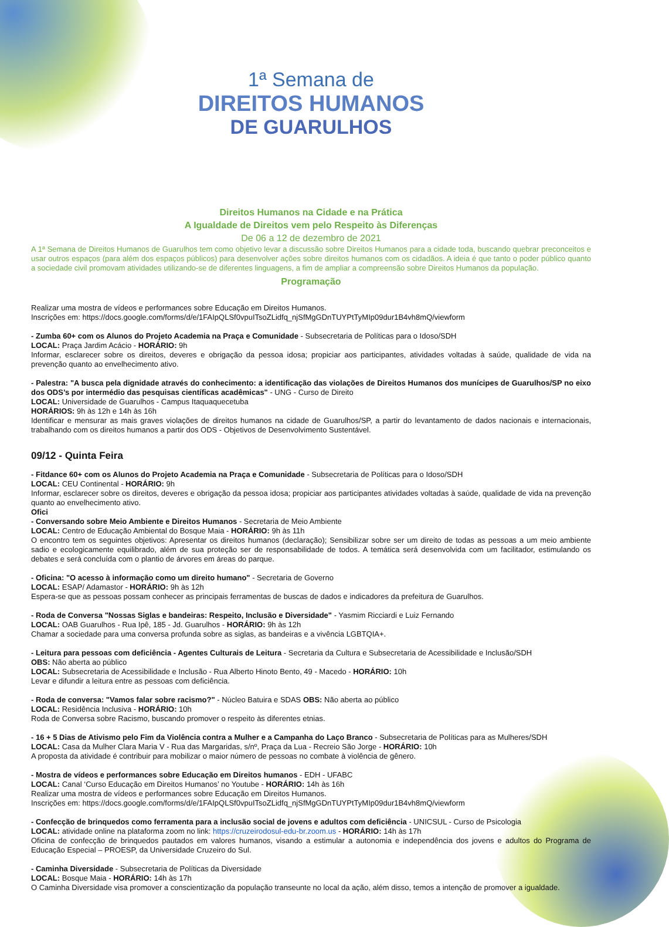1ª Semana de
DIREITOS HUMANOS
DE GUARULHOS
Direitos Humanos na Cidade e na Prática
A Igualdade de Direitos vem pelo Respeito às Diferenças
De 06 a 12 de dezembro de 2021
A 1ª Semana de Direitos Humanos de Guarulhos tem como objetivo levar a discussão sobre Direitos Humanos para a cidade toda, buscando quebrar preconceitos e usar outros espaços (para além dos espaços públicos) para desenvolver ações sobre direitos humanos com os cidadãos. A ideia é que tanto o poder público quanto a sociedade civil promovam atividades utilizando-se de diferentes linguagens, a fim de ampliar a compreensão sobre Direitos Humanos da população.
Programação
Realizar uma mostra de vídeos e performances sobre Educação em Direitos Humanos.
Inscrições em: https://docs.google.com/forms/d/e/1FAIpQLSf0vpuITsoZLidfq_njSfMgGDnTUYPtTyMIp09dur1B4vh8mQ/viewform
- Zumba 60+ com os Alunos do Projeto Academia na Praça e Comunidade - Subsecretaria de Políticas para o Idoso/SDH
LOCAL: Praça Jardim Acácio - HORÁRIO: 9h
Informar, esclarecer sobre os direitos, deveres e obrigação da pessoa idosa; propiciar aos participantes, atividades voltadas à saúde, qualidade de vida na prevenção quanto ao envelhecimento ativo.
- Palestra: "A busca pela dignidade através do conhecimento: a identificação das violações de Direitos Humanos dos munícipes de Guarulhos/SP no eixo dos ODS’s por intermédio das pesquisas científicas acadêmicas" - UNG - Curso de Direito
LOCAL: Universidade de Guarulhos - Campus Itaquaquecetuba
HORÁRIOS: 9h às 12h e 14h às 16h
Identificar e mensurar as mais graves violações de direitos humanos na cidade de Guarulhos/SP, a partir do levantamento de dados nacionais e internacionais, trabalhando com os direitos humanos a partir dos ODS - Objetivos de Desenvolvimento Sustentável.
09/12 - Quinta Feira
- Fitdance 60+ com os Alunos do Projeto Academia na Praça e Comunidade - Subsecretaria de Políticas para o Idoso/SDH
LOCAL: CEU Continental - HORÁRIO: 9h
Informar, esclarecer sobre os direitos, deveres e obrigação da pessoa idosa; propiciar aos participantes atividades voltadas à saúde, qualidade de vida na prevenção quanto ao envelhecimento ativo.
Ofici
- Conversando sobre Meio Ambiente e Direitos Humanos - Secretaria de Meio Ambiente
LOCAL: Centro de Educação Ambiental do Bosque Maia - HORÁRIO: 9h às 11h
O encontro tem os seguintes objetivos: Apresentar os direitos humanos (declaração); Sensibilizar sobre ser um direito de todas as pessoas a um meio ambiente sadio e ecologicamente equilibrado, além de sua proteção ser de responsabilidade de todos. A temática será desenvolvida com um facilitador, estimulando os debates e será concluída com o plantio de árvores em áreas do parque.
- Oficina: "O acesso à informação como um direito humano" - Secretaria de Governo
LOCAL: ESAP/ Adamastor - HORÁRIO: 9h às 12h
Espera-se que as pessoas possam conhecer as principais ferramentas de buscas de dados e indicadores da prefeitura de Guarulhos.
- Roda de Conversa "Nossas Siglas e bandeiras: Respeito, Inclusão e Diversidade" - Yasmim Ricciardi e Luiz Fernando
LOCAL: OAB Guarulhos - Rua Ipê, 185 - Jd. Guarulhos - HORÁRIO: 9h às 12h
Chamar a sociedade para uma conversa profunda sobre as siglas, as bandeiras e a vivência LGBTQIA+.
- Leitura para pessoas com deficiência - Agentes Culturais de Leitura - Secretaria da Cultura e Subsecretaria de Acessibilidade e Inclusão/SDH
OBS: Não aberta ao público
LOCAL: Subsecretaria de Acessibilidade e Inclusão - Rua Alberto Hinoto Bento, 49 - Macedo - HORÁRIO: 10h
Levar e difundir a leitura entre as pessoas com deficiência.
- Roda de conversa: "Vamos falar sobre racismo?" - Núcleo Batuira e SDAS OBS: Não aberta ao público
LOCAL: Residência Inclusiva - HORÁRIO: 10h
Roda de Conversa sobre Racismo, buscando promover o respeito às diferentes etnias.
- 16 + 5 Dias de Ativismo pelo Fim da Violência contra a Mulher e a Campanha do Laço Branco - Subsecretaria de Políticas para as Mulheres/SDH
LOCAL: Casa da Mulher Clara Maria V - Rua das Margaridas, s/nº, Praça da Lua - Recreio São Jorge - HORÁRIO: 10h
A proposta da atividade é contribuir para mobilizar o maior número de pessoas no combate à violência de gênero.
- Mostra de vídeos e performances sobre Educação em Direitos humanos - EDH - UFABC
LOCAL: Canal ‘Curso Educação em Direitos Humanos’ no Youtube - HORÁRIO: 14h às 16h
Realizar uma mostra de vídeos e performances sobre Educação em Direitos Humanos.
Inscrições em: https://docs.google.com/forms/d/e/1FAIpQLSf0vpuITsoZLidfq_njSfMgGDnTUYPtTyMIp09dur1B4vh8mQ/viewform
- Confecção de brinquedos como ferramenta para a inclusão social de jovens e adultos com deficiência - UNICSUL - Curso de Psicologia
LOCAL: atividade online na plataforma zoom no link: https://cruzeirodosul-edu-br.zoom.us - HORÁRIO: 14h às 17h
Oficina de confecção de brinquedos pautados em valores humanos, visando a estimular a autonomia e independência dos jovens e adultos do Programa de Educação Especial – PROESP, da Universidade Cruzeiro do Sul.
- Caminha Diversidade - Subsecretaria de Políticas da Diversidade
LOCAL: Bosque Maia - HORÁRIO: 14h às 17h
O Caminha Diversidade visa promover a conscientização da população transeunte no local da ação, além disso, temos a intenção de promover a igualdade.